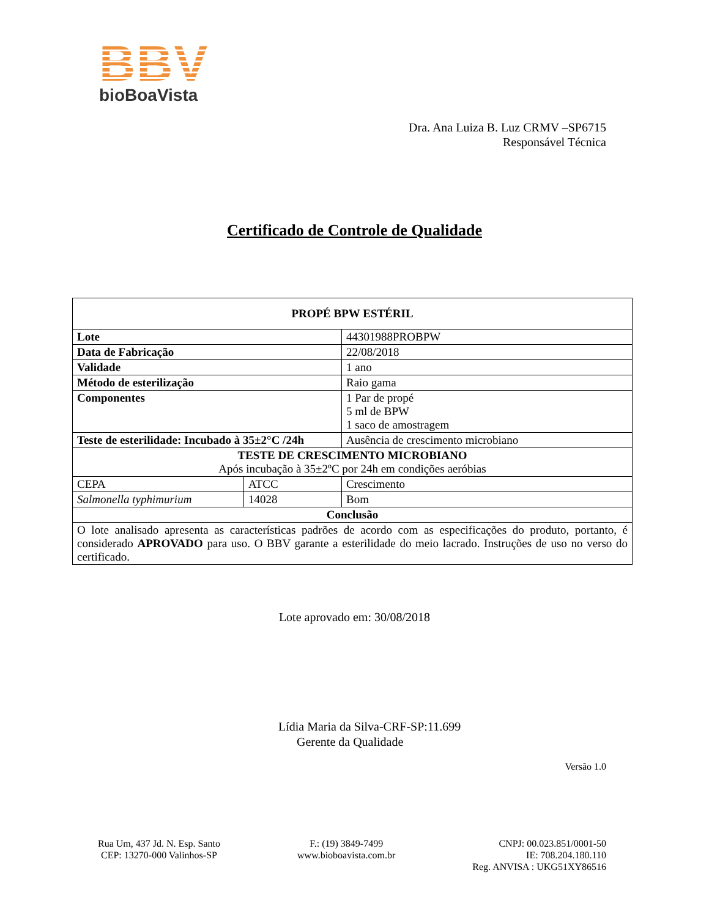BBV
bioBoaVista
Dra. Ana Luiza B. Luz CRMV –SP6715
Responsável Técnica
Certificado de Controle de Qualidade
| PROPÉ BPW ESTÉRIL | | |
| --- | --- | --- |
| Lote | | 44301988PROBPW |
| Data de Fabricação | | 22/08/2018 |
| Validade | | 1 ano |
| Método de esterilização | | Raio gama |
| Componentes | | 1 Par de propé 5 ml de BPW 1 saco de amostragem |
| Teste de esterilidade: Incubado à 35±2°C /24h | | Ausência de crescimento microbiano |
| TESTE DE CRESCIMENTO MICROBIANO Após incubação à 35±2ºC por 24h em condições aeróbias | | |
| CEPA | ATCC | Crescimento |
| Salmonella typhimurium | 14028 | Bom |
| Conclusão | | |
| O lote analisado apresenta as características padrões de acordo com as especificações do produto, portanto, é considerado APROVADO para uso. O BBV garante a esterilidade do meio lacrado. Instruções de uso no verso do certificado. | | |
Lote aprovado em: 30/08/2018
Lídia Maria da Silva-CRF-SP:11.699
Gerente da Qualidade
Versão 1.0
Rua Um, 437 Jd. N. Esp. Santo
CEP: 13270-000 Valinhos-SP
F.: (19) 3849-7499
www.bioboavista.com.br
CNPJ: 00.023.851/0001-50
IE: 708.204.180.110
Reg. ANVISA : UKG51XY86516